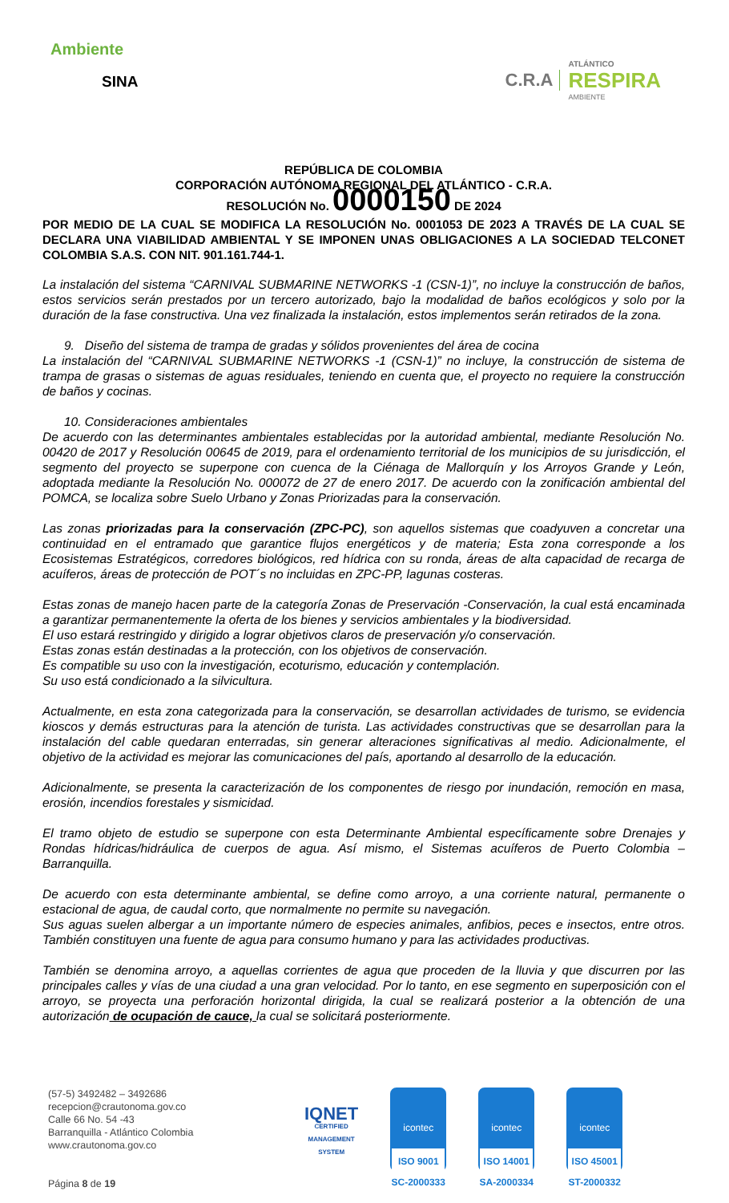Ambiente
SINA
C.R.A
ATLÁNTICO
RESPIRA
AMBIENTE
REPÚBLICA DE COLOMBIA
CORPORACIÓN AUTÓNOMA REGIONAL DEL ATLÁNTICO - C.R.A.
RESOLUCIÓN No. 0000150 DE 2024
POR MEDIO DE LA CUAL SE MODIFICA LA RESOLUCIÓN No. 0001053 DE 2023 A TRAVÉS DE LA CUAL SE DECLARA UNA VIABILIDAD AMBIENTAL Y SE IMPONEN UNAS OBLIGACIONES A LA SOCIEDAD TELCONET COLOMBIA S.A.S. CON NIT. 901.161.744-1.
La instalación del sistema “CARNIVAL SUBMARINE NETWORKS -1 (CSN-1)”, no incluye la construcción de baños, estos servicios serán prestados por un tercero autorizado, bajo la modalidad de baños ecológicos y solo por la duración de la fase constructiva. Una vez finalizada la instalación, estos implementos serán retirados de la zona.
9. Diseño del sistema de trampa de gradas y sólidos provenientes del área de cocina
La instalación del “CARNIVAL SUBMARINE NETWORKS -1 (CSN-1)” no incluye, la construcción de sistema de trampa de grasas o sistemas de aguas residuales, teniendo en cuenta que, el proyecto no requiere la construcción de baños y cocinas.
10. Consideraciones ambientales
De acuerdo con las determinantes ambientales establecidas por la autoridad ambiental, mediante Resolución No. 00420 de 2017 y Resolución 00645 de 2019, para el ordenamiento territorial de los municipios de su jurisdicción, el segmento del proyecto se superpone con cuenca de la Ciénaga de Mallorquín y los Arroyos Grande y León, adoptada mediante la Resolución No. 000072 de 27 de enero 2017. De acuerdo con la zonificación ambiental del POMCA, se localiza sobre Suelo Urbano y Zonas Priorizadas para la conservación.
Las zonas priorizadas para la conservación (ZPC-PC), son aquellos sistemas que coadyuven a concretar una continuidad en el entramado que garantice flujos energéticos y de materia; Esta zona corresponde a los Ecosistemas Estratégicos, corredores biológicos, red hídrica con su ronda, áreas de alta capacidad de recarga de acuíferos, áreas de protección de POT´s no incluidas en ZPC-PP, lagunas costeras.
Estas zonas de manejo hacen parte de la categoría Zonas de Preservación -Conservación, la cual está encaminada a garantizar permanentemente la oferta de los bienes y servicios ambientales y la biodiversidad.
El uso estará restringido y dirigido a lograr objetivos claros de preservación y/o conservación.
Estas zonas están destinadas a la protección, con los objetivos de conservación.
Es compatible su uso con la investigación, ecoturismo, educación y contemplación.
Su uso está condicionado a la silvicultura.
Actualmente, en esta zona categorizada para la conservación, se desarrollan actividades de turismo, se evidencia kioscos y demás estructuras para la atención de turista. Las actividades constructivas que se desarrollan para la instalación del cable quedaran enterradas, sin generar alteraciones significativas al medio. Adicionalmente, el objetivo de la actividad es mejorar las comunicaciones del país, aportando al desarrollo de la educación.
Adicionalmente, se presenta la caracterización de los componentes de riesgo por inundación, remoción en masa, erosión, incendios forestales y sismicidad.
El tramo objeto de estudio se superpone con esta Determinante Ambiental específicamente sobre Drenajes y Rondas hídricas/hidráulica de cuerpos de agua. Así mismo, el Sistemas acuíferos de Puerto Colombia – Barranquilla.
De acuerdo con esta determinante ambiental, se define como arroyo, a una corriente natural, permanente o estacional de agua, de caudal corto, que normalmente no permite su navegación.
Sus aguas suelen albergar a un importante número de especies animales, anfibios, peces e insectos, entre otros. También constituyen una fuente de agua para consumo humano y para las actividades productivas.
También se denomina arroyo, a aquellas corrientes de agua que proceden de la lluvia y que discurren por las principales calles y vías de una ciudad a una gran velocidad. Por lo tanto, en ese segmento en superposición con el arroyo, se proyecta una perforación horizontal dirigida, la cual se realizará posterior a la obtención de una autorización de ocupación de cauce, la cual se solicitará posteriormente.
(57-5) 3492482 – 3492686
recepcion@crautonoma.gov.co
Calle 66 No. 54 -43
Barranquilla - Atlántico Colombia
www.crautonoma.gov.co
Página 8 de 19
IQNET
CERTIFIED
MANAGEMENT
SYSTEM
icontec
ISO 9001
SC-2000333
icontec
ISO 14001
SA-2000334
icontec
ISO 45001
ST-2000332